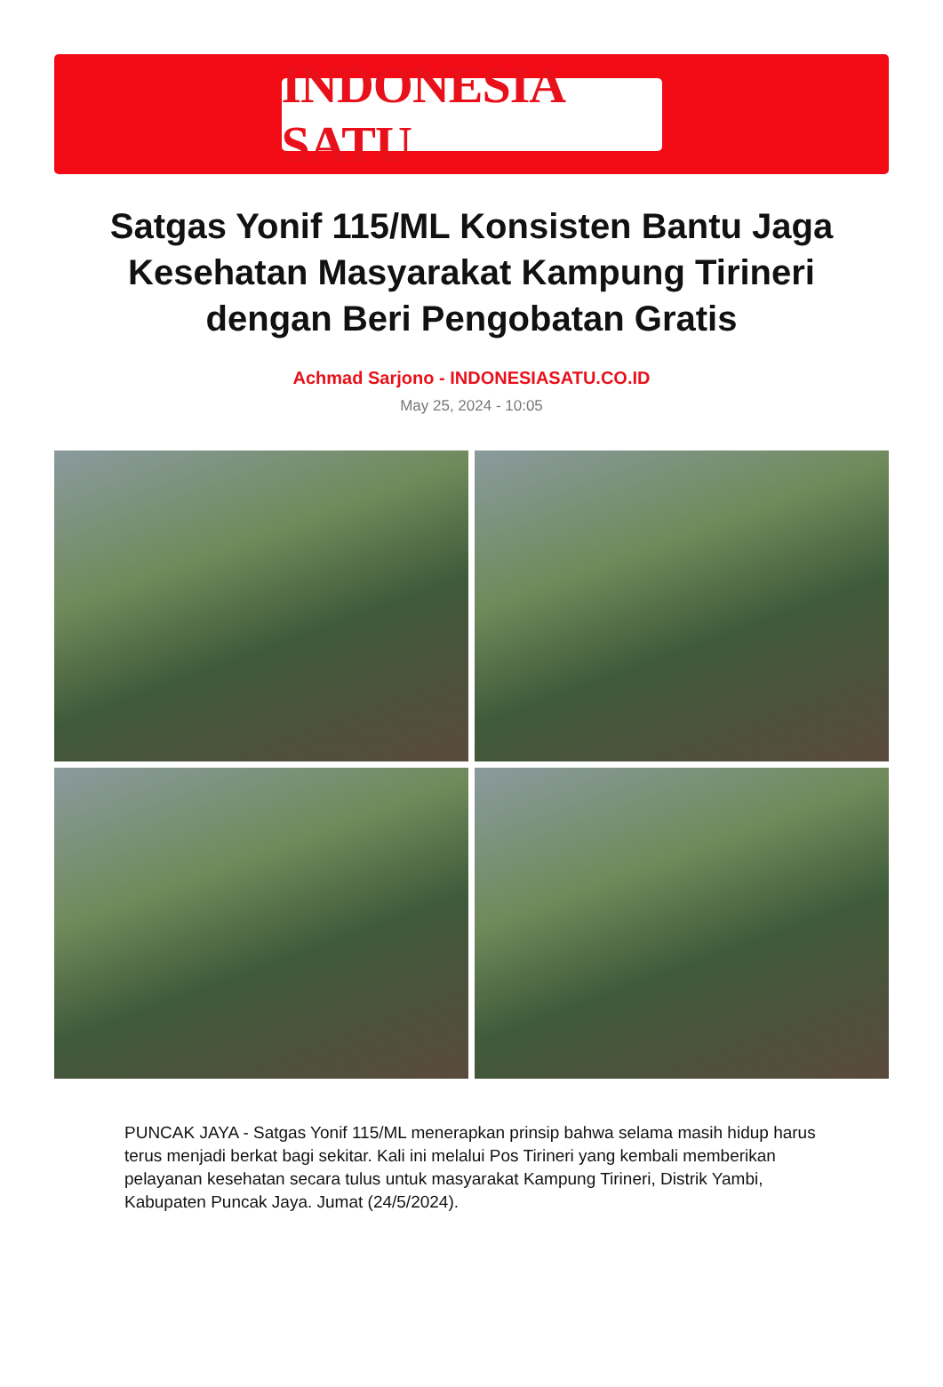INDONESIA SATU
Satgas Yonif 115/ML Konsisten Bantu Jaga Kesehatan Masyarakat Kampung Tirineri dengan Beri Pengobatan Gratis
Achmad Sarjono - INDONESIASATU.CO.ID
May 25, 2024 - 10:05
PUNCAK JAYA - Satgas Yonif 115/ML menerapkan prinsip bahwa selama masih hidup harus terus menjadi berkat bagi sekitar. Kali ini melalui Pos Tirineri yang kembali memberikan pelayanan kesehatan secara tulus untuk masyarakat Kampung Tirineri, Distrik Yambi, Kabupaten Puncak Jaya. Jumat (24/5/2024).